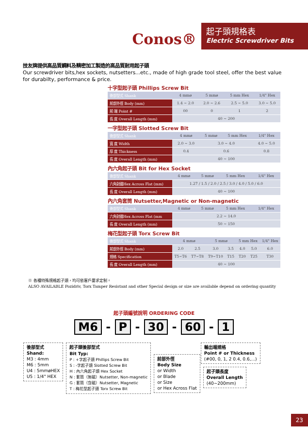Conos®
起子頭規格表
Electric Screwdriver Bits
技友牌提供高品質鋼料及精密加工製造的高品質耐用起子頭
Our screwdriver bits,hex sockets, nutsetters...etc., made of high grade tool steel, offer the best value for durabilty, performance & price.
十字型起子頭 Phillips Screw Bit
| 後部型式 Shank | 4 mmø | 5 mmø | 5 mm Hex | 1/4" Hex |
| 前部外徑 Body (mm) | 1.4 ~ 2.0 | 2.0 ~ 2.6 | 2.5 ~ 5.0 | 3.0 ~ 5.0 |
| 前 端 Point # | 00 | 0 | 1 | 2 |
| 長 度 Overall Length (mm) | 40 ~ 200 | | | |
一字型起子頭 Slotted Screw Bit
| 後部型式 Shank | 4 mmø | 5 mmø | 5 mm Hex | 1/4" Hex |
| 寬 度 Width | 2.0 ~ 3.0 | 3.0 ~ 4.0 | | 4.0 ~ 5.0 |
| 厚 度 Thickness | 0.4 | 0.6 | | 0.8 |
| 長 度 Overall Length (mm) | 40 ~ 100 | | | |
內六角起子頭 Bit for Hex Socket
| 後部型式 Shank | 4 mmø | 5 mmø | 5 mm Hex | 1/4" Hex |
| 六角對邊Hex Across Flat (mm) | 1.27 / 1.5 / 2.0 / 2.5 / 3.0 / 4.0 / 5.0 / 6.0 | | | |
| 長 度 Overall Length (mm) | 40 ~ 100 | | | |
內六角套筒 Nutsetter,Magnetic or Non-magnetic
| 後部型式 Shank | 4 mmø | 5 mmø | 5 mm Hex | 1/4" Hex |
| 六角對邊Hex Across Flat (mm | 2.2 ~ 14.0 | | | |
| 長 度 Overall Length (mm) | 50 ~ 150 | | | |
梅花型起子頭 Torx Screw Bit
| 後部型式 Shank | 4 mmø | | 5 mmø | | 5 mm Hex | | 1/4" Hex |
| 前部外徑 Body (mm) | 2.0 | 2.5 | 3.0 | 3.5 | 4.0 | 5.0 | 6.0 |
| 規格 Specification | T5~T6 | T7~T8 | T9~T10 | T15 | T20 | T25 | T30 |
| 長 度 Overall Length (mm) | 40 ~ 100 | | | | | | |
※ 各種特殊規格起子頭，均可依客戶要求定制。
ALSO AVAILABLE Pozidriv, Torx Tamper Resistant and other Special design or size are available depend on ordering quantity
起子頭編號說明 ORDERING CODE
M6 - P - 30 - 60 - 1
後部型式
Shand:
M3 : 4mm
M6 : 5mm
U4 : 5mmøHEX
U5 : 1/4" HEX
起子頭後部型式
Bit Typ:
P : +字起子頭 Phillips Screw Bit
S : -字起子頭 Slotted Screw Bit
H : 內六角起子頭 Hex Socket
N : 套筒（無磁）Nutsetter, Non-magnetic
G : 套筒（含磁）Nutsetter, Magnetic
T : 梅花型起子頭 Torx Screw Bit
前部外徑
Body Size
or Width
or Blade
or Size
or Hex Across Flat
起子頭長度
Overall Length
(40~200mm)
輸出端規格
Point # or Thickness
(#00, 0, 1, 2 0.4, 0.6,...)
23